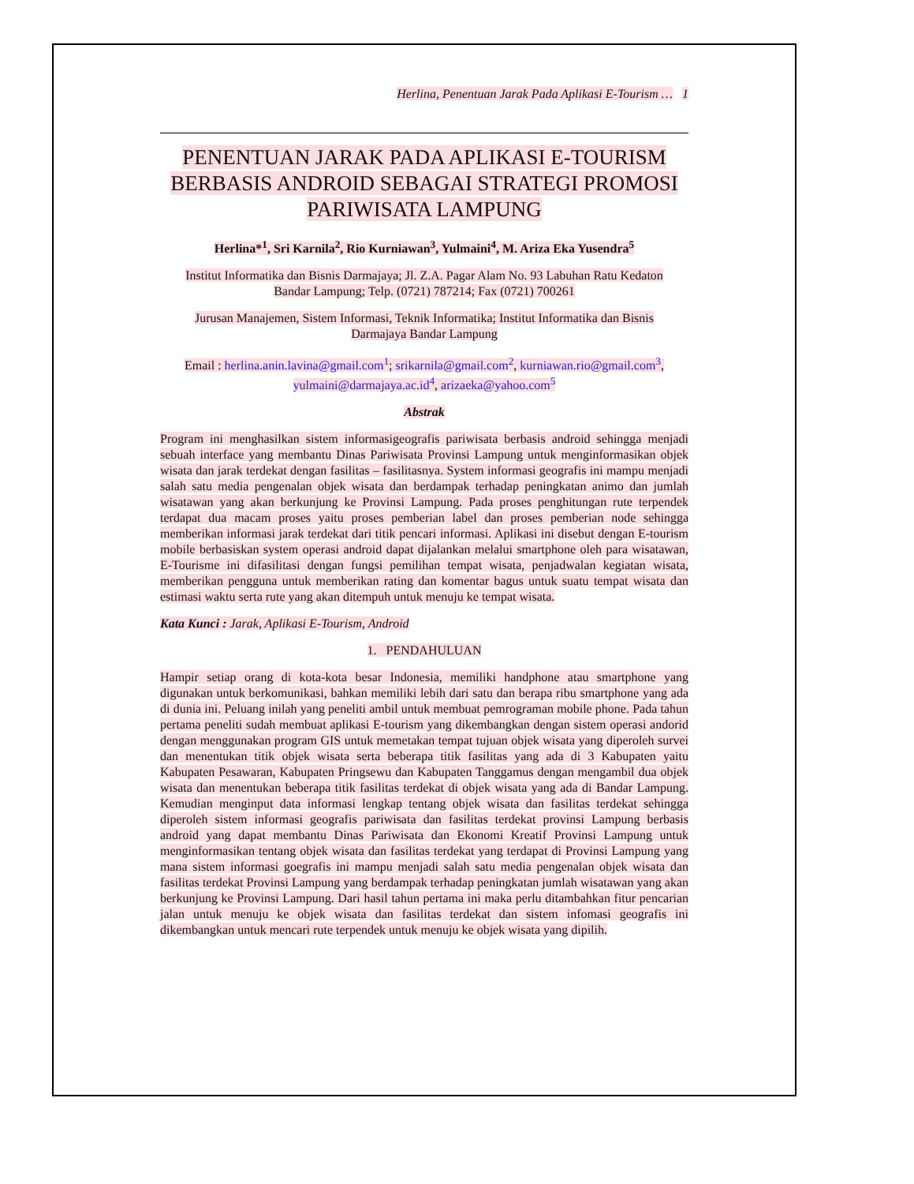Herlina, Penentuan Jarak Pada Aplikasi E-Tourism … 1
PENENTUAN JARAK PADA APLIKASI E-TOURISM BERBASIS ANDROID SEBAGAI STRATEGI PROMOSI PARIWISATA LAMPUNG
Herlina*<sup>1</sup>, Sri Karnila<sup>2</sup>, Rio Kurniawan<sup>3</sup>, Yulmaini<sup>4</sup>, M. Ariza Eka Yusendra<sup>5</sup>
Institut Informatika dan Bisnis Darmajaya; Jl. Z.A. Pagar Alam No. 93 Labuhan Ratu Kedaton
Bandar Lampung; Telp. (0721) 787214; Fax (0721) 700261
Jurusan Manajemen, Sistem Informasi, Teknik Informatika; Institut Informatika dan Bisnis
Darmajaya Bandar Lampung
Email : herlina.anin.lavina@gmail.com<sup>1</sup>; srikarnila@gmail.com<sup>2</sup>, kurniawan.rio@gmail.com<sup>3</sup>,
yulmaini@darmajaya.ac.id<sup>4</sup>, arizaeka@yahoo.com<sup>5</sup>
Abstrak
Program ini menghasilkan sistem informasigeografis pariwisata berbasis android sehingga menjadi sebuah interface yang membantu Dinas Pariwisata Provinsi Lampung untuk menginformasikan objek wisata dan jarak terdekat dengan fasilitas – fasilitasnya. System informasi geografis ini mampu menjadi salah satu media pengenalan objek wisata dan berdampak terhadap peningkatan animo dan jumlah wisatawan yang akan berkunjung ke Provinsi Lampung. Pada proses penghitungan rute terpendek terdapat dua macam proses yaitu proses pemberian label dan proses pemberian node sehingga memberikan informasi jarak terdekat dari titik pencari informasi. Aplikasi ini disebut dengan E-tourism mobile berbasiskan system operasi android dapat dijalankan melalui smartphone oleh para wisatawan, E-Tourisme ini difasilitasi dengan fungsi pemilihan tempat wisata, penjadwalan kegiatan wisata, memberikan pengguna untuk memberikan rating dan komentar bagus untuk suatu tempat wisata dan estimasi waktu serta rute yang akan ditempuh untuk menuju ke tempat wisata.
Kata Kunci : Jarak, Aplikasi E-Tourism, Android
1. PENDAHULUAN
Hampir setiap orang di kota-kota besar Indonesia, memiliki handphone atau smartphone yang digunakan untuk berkomunikasi, bahkan memiliki lebih dari satu dan berapa ribu smartphone yang ada di dunia ini. Peluang inilah yang peneliti ambil untuk membuat pemrograman mobile phone. Pada tahun pertama peneliti sudah membuat aplikasi E-tourism yang dikembangkan dengan sistem operasi andorid dengan menggunakan program GIS untuk memetakan tempat tujuan objek wisata yang diperoleh survei dan menentukan titik objek wisata serta beberapa titik fasilitas yang ada di 3 Kabupaten yaitu Kabupaten Pesawaran, Kabupaten Pringsewu dan Kabupaten Tanggamus dengan mengambil dua objek wisata dan menentukan beberapa titik fasilitas terdekat di objek wisata yang ada di Bandar Lampung. Kemudian menginput data informasi lengkap tentang objek wisata dan fasilitas terdekat sehingga diperoleh sistem informasi geografis pariwisata dan fasilitas terdekat provinsi Lampung berbasis android yang dapat membantu Dinas Pariwisata dan Ekonomi Kreatif Provinsi Lampung untuk menginformasikan tentang objek wisata dan fasilitas terdekat yang terdapat di Provinsi Lampung yang mana sistem informasi goegrafis ini mampu menjadi salah satu media pengenalan objek wisata dan fasilitas terdekat Provinsi Lampung yang berdampak terhadap peningkatan jumlah wisatawan yang akan berkunjung ke Provinsi Lampung. Dari hasil tahun pertama ini maka perlu ditambahkan fitur pencarian jalan untuk menuju ke objek wisata dan fasilitas terdekat dan sistem infomasi geografis ini dikembangkan untuk mencari rute terpendek untuk menuju ke objek wisata yang dipilih.